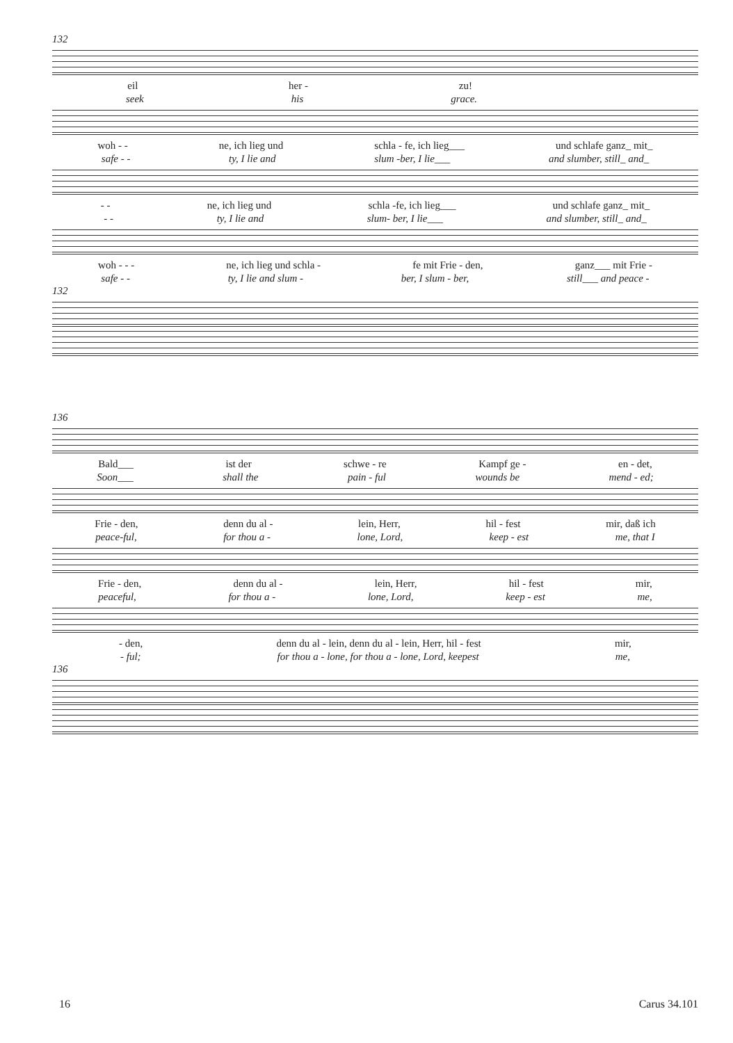132
eil her - zu!
seek his grace.
woh - - ne, ich lieg und schla - fe, ich lieg___ und schlafe ganz_ mit_
safe - - ty, I lie and slum -ber, I lie___ and slumber, still_ and_
- - ne, ich lieg und schla -fe, ich lieg___ und schlafe ganz_ mit_
- - ty, I lie and slum- ber, I lie___ and slumber, still_ and_
woh - - - ne, ich lieg und schla - fe mit Frie - den, ganz___ mit Frie -
safe - - ty, I lie and slum - ber, I slum - ber, still___ and peace -
132
136
Bald___ ist der schwe - re Kampf ge - en - det,
Soon___ shall the pain - ful wounds be mend - ed;
Frie - den, denn du al - lein, Herr, hil - fest mir, daß ich
peace-ful, for thou a - lone, Lord, keep - est me, that I
Frie - den, denn du al - lein, Herr, hil - fest mir,
peaceful, for thou a - lone, Lord, keep - est me,
- den, denn du al - lein, denn du al - lein, Herr, hil - fest mir,
- ful; for thou a - lone, for thou a - lone, Lord, keepest me,
136
16 Carus 34.101